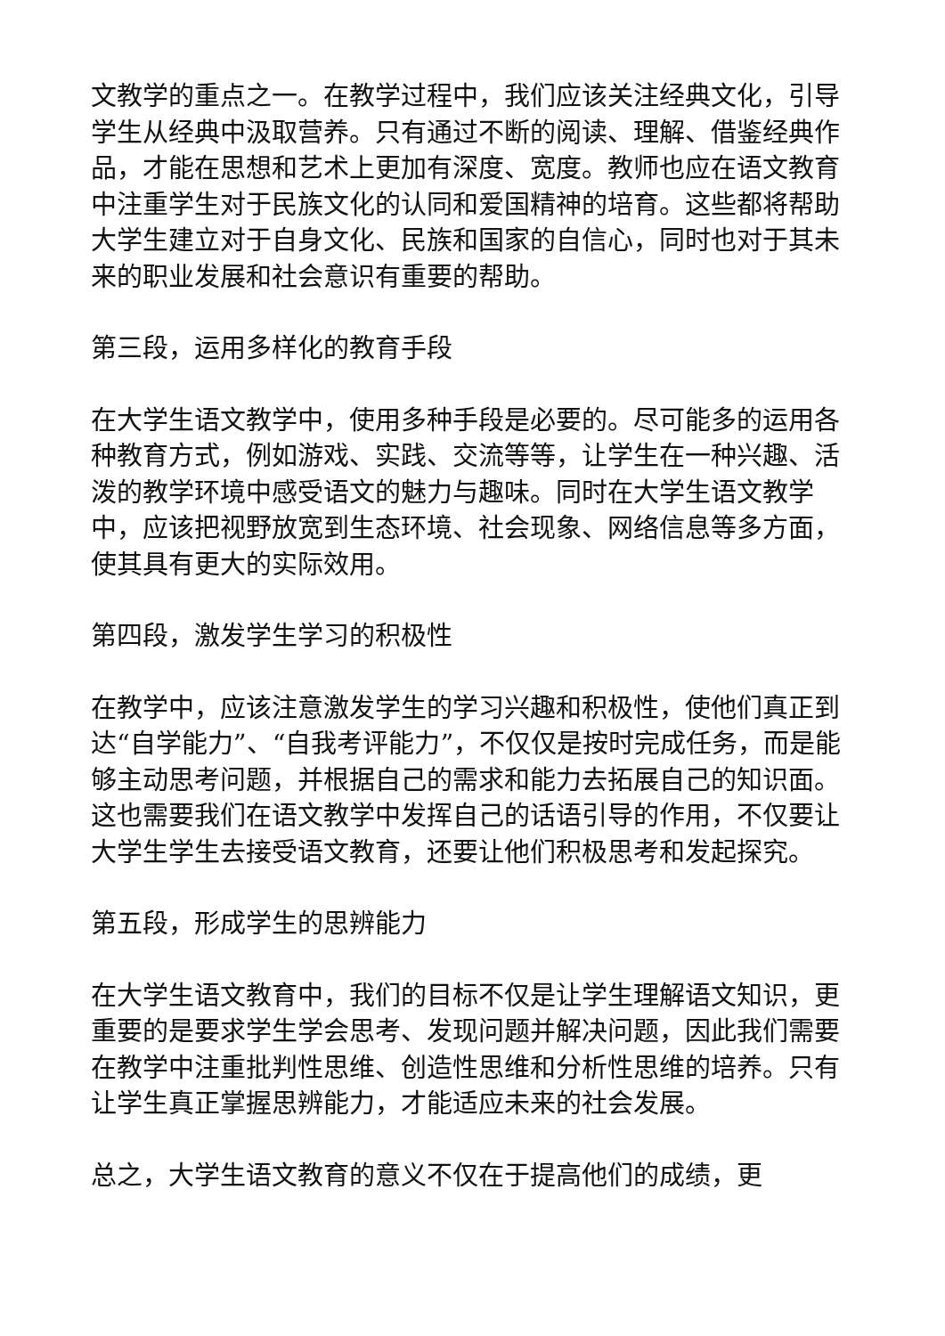文教学的重点之一。在教学过程中，我们应该关注经典文化，引导学生从经典中汲取营养。只有通过不断的阅读、理解、借鉴经典作品，才能在思想和艺术上更加有深度、宽度。教师也应在语文教育中注重学生对于民族文化的认同和爱国精神的培育。这些都将帮助大学生建立对于自身文化、民族和国家的自信心，同时也对于其未来的职业发展和社会意识有重要的帮助。
第三段，运用多样化的教育手段
在大学生语文教学中，使用多种手段是必要的。尽可能多的运用各种教育方式，例如游戏、实践、交流等等，让学生在一种兴趣、活泼的教学环境中感受语文的魅力与趣味。同时在大学生语文教学中，应该把视野放宽到生态环境、社会现象、网络信息等多方面，使其具有更大的实际效用。
第四段，激发学生学习的积极性
在教学中，应该注意激发学生的学习兴趣和积极性，使他们真正到达“自学能力”、“自我考评能力”，不仅仅是按时完成任务，而是能够主动思考问题，并根据自己的需求和能力去拓展自己的知识面。这也需要我们在语文教学中发挥自己的话语引导的作用，不仅要让大学生学生去接受语文教育，还要让他们积极思考和发起探究。
第五段，形成学生的思辨能力
在大学生语文教育中，我们的目标不仅是让学生理解语文知识，更重要的是要求学生学会思考、发现问题并解决问题，因此我们需要在教学中注重批判性思维、创造性思维和分析性思维的培养。只有让学生真正掌握思辨能力，才能适应未来的社会发展。
总之，大学生语文教育的意义不仅在于提高他们的成绩，更